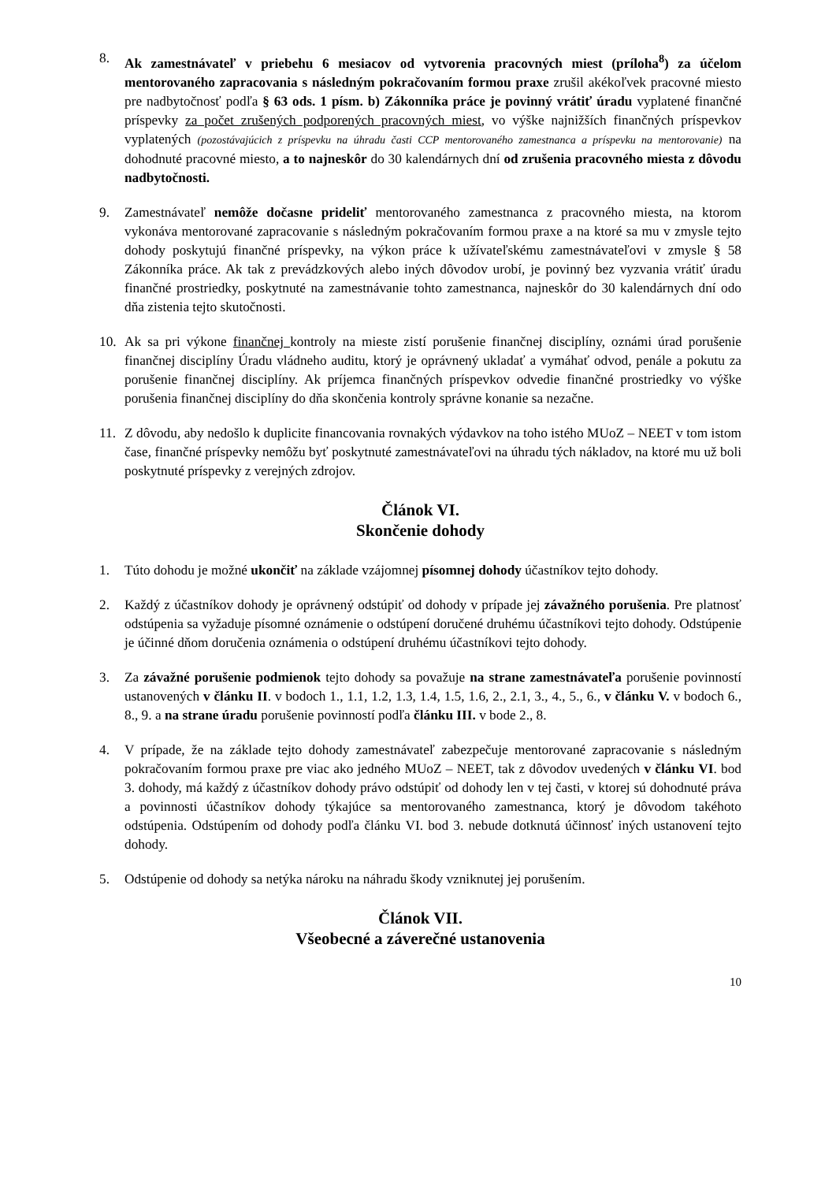8. Ak zamestnávateľ v priebehu 6 mesiacov od vytvorenia pracovných miest (príloha<sup>8</sup>) za účelom mentorovaného zapracovania s následným pokračovaním formou praxe zrušil akékoľvek pracovné miesto pre nadbytočnosť podľa § 63 ods. 1 písm. b) Zákonníka práce je povinný vrátiť úradu vyplatené finančné príspevky za počet zrušených podporených pracovných miest, vo výške najnižších finančných príspevkov vyplatených (pozostávajúcich z príspevku na úhradu časti CCP mentorovaného zamestnanca a príspevku na mentorovanie) na dohodnuté pracovné miesto, a to najneskôr do 30 kalendárnych dní od zrušenia pracovného miesta z dôvodu nadbytočnosti.
9. Zamestnávateľ nemôže dočasne prideliť mentorovaného zamestnanca z pracovného miesta, na ktorom vykonáva mentorované zapracovanie s následným pokračovaním formou praxe a na ktoré sa mu v zmysle tejto dohody poskytujú finančné príspevky, na výkon práce k užívateľskému zamestnávateľovi v zmysle § 58 Zákonníka práce. Ak tak z prevádzkových alebo iných dôvodov urobí, je povinný bez vyzvania vrátiť úradu finančné prostriedky, poskytnuté na zamestnávanie tohto zamestnanca, najneskôr do 30 kalendárnych dní odo dňa zistenia tejto skutočnosti.
10. Ak sa pri výkone finančnej kontroly na mieste zistí porušenie finančnej disciplíny, oznámi úrad porušenie finančnej disciplíny Úradu vládneho auditu, ktorý je oprávnený ukladať a vymáhať odvod, penále a pokutu za porušenie finančnej disciplíny. Ak príjemca finančných príspevkov odvedie finančné prostriedky vo výške porušenia finančnej disciplíny do dňa skončenia kontroly správne konanie sa nezačne.
11. Z dôvodu, aby nedošlo k duplicite financovania rovnakých výdavkov na toho istého MUoZ – NEET v tom istom čase, finančné príspevky nemôžu byť poskytnuté zamestnávateľovi na úhradu tých nákladov, na ktoré mu už boli poskytnuté príspevky z verejných zdrojov.
Článok VI.
Skončenie dohody
1. Túto dohodu je možné ukončiť na základe vzájomnej písomnej dohody účastníkov tejto dohody.
2. Každý z účastníkov dohody je oprávnený odstúpiť od dohody v prípade jej závažného porušenia. Pre platnosť odstúpenia sa vyžaduje písomné oznámenie o odstúpení doručené druhému účastníkovi tejto dohody. Odstúpenie je účinné dňom doručenia oznámenia o odstúpení druhému účastníkovi tejto dohody.
3. Za závažné porušenie podmienok tejto dohody sa považuje na strane zamestnávateľa porušenie povinností ustanovených v článku II. v bodoch 1., 1.1, 1.2, 1.3, 1.4, 1.5, 1.6, 2., 2.1, 3., 4., 5., 6., v článku V. v bodoch 6., 8., 9. a na strane úradu porušenie povinností podľa článku III. v bode 2., 8.
4. V prípade, že na základe tejto dohody zamestnávateľ zabezpečuje mentorované zapracovanie s následným pokračovaním formou praxe pre viac ako jedného MUoZ – NEET, tak z dôvodov uvedených v článku VI. bod 3. dohody, má každý z účastníkov dohody právo odstúpiť od dohody len v tej časti, v ktorej sú dohodnuté práva a povinnosti účastníkov dohody týkajúce sa mentorovaného zamestnanca, ktorý je dôvodom takéhoto odstúpenia. Odstúpením od dohody podľa článku VI. bod 3. nebude dotknutá účinnosť iných ustanovení tejto dohody.
5. Odstúpenie od dohody sa netýka nároku na náhradu škody vzniknutej jej porušením.
Článok VII.
Všeobecné a záverečné ustanovenia
10